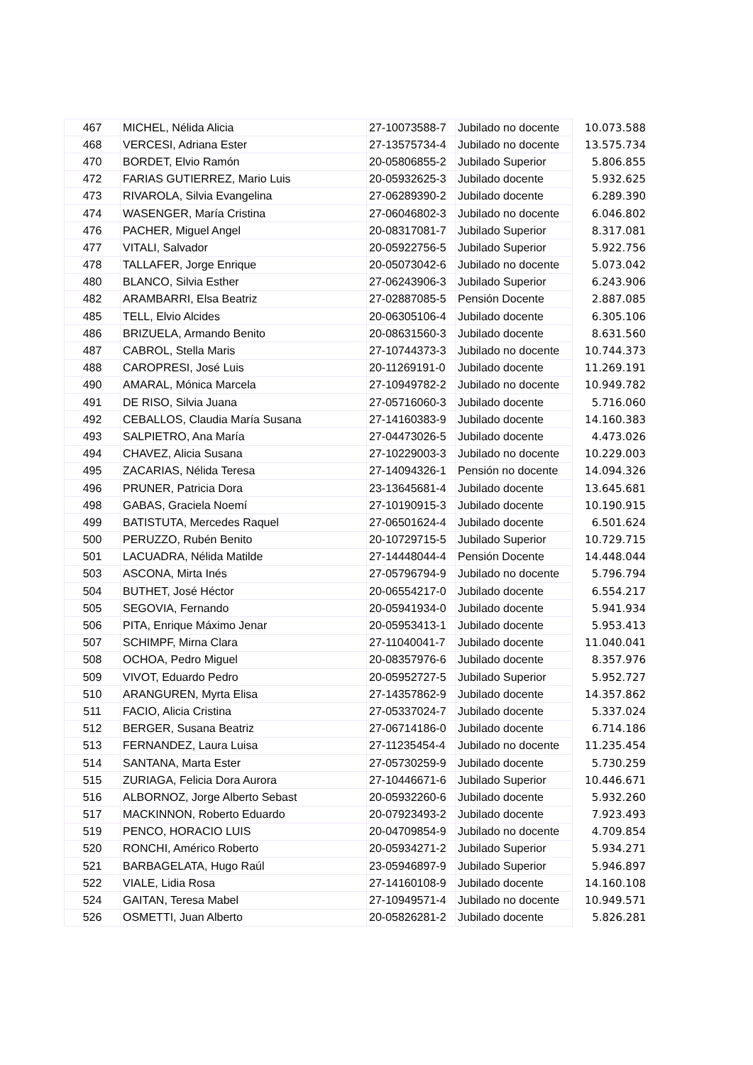| 467 | MICHEL, Nélida Alicia | 27-10073588-7 | Jubilado no docente | 10.073.588 |
| 468 | VERCESI, Adriana Ester | 27-13575734-4 | Jubilado no docente | 13.575.734 |
| 470 | BORDET, Elvio Ramón | 20-05806855-2 | Jubilado Superior | 5.806.855 |
| 472 | FARIAS GUTIERREZ, Mario Luis | 20-05932625-3 | Jubilado docente | 5.932.625 |
| 473 | RIVAROLA, Silvia Evangelina | 27-06289390-2 | Jubilado docente | 6.289.390 |
| 474 | WASENGER, María Cristina | 27-06046802-3 | Jubilado no docente | 6.046.802 |
| 476 | PACHER, Miguel Angel | 20-08317081-7 | Jubilado Superior | 8.317.081 |
| 477 | VITALI, Salvador | 20-05922756-5 | Jubilado Superior | 5.922.756 |
| 478 | TALLAFER, Jorge Enrique | 20-05073042-6 | Jubilado no docente | 5.073.042 |
| 480 | BLANCO, Silvia Esther | 27-06243906-3 | Jubilado Superior | 6.243.906 |
| 482 | ARAMBARRI, Elsa Beatriz | 27-02887085-5 | Pensión Docente | 2.887.085 |
| 485 | TELL, Elvio Alcides | 20-06305106-4 | Jubilado docente | 6.305.106 |
| 486 | BRIZUELA, Armando Benito | 20-08631560-3 | Jubilado docente | 8.631.560 |
| 487 | CABROL, Stella Maris | 27-10744373-3 | Jubilado no docente | 10.744.373 |
| 488 | CAROPRESI, José Luis | 20-11269191-0 | Jubilado docente | 11.269.191 |
| 490 | AMARAL, Mónica Marcela | 27-10949782-2 | Jubilado no docente | 10.949.782 |
| 491 | DE RISO, Silvia Juana | 27-05716060-3 | Jubilado docente | 5.716.060 |
| 492 | CEBALLOS, Claudia María Susana | 27-14160383-9 | Jubilado docente | 14.160.383 |
| 493 | SALPIETRO, Ana María | 27-04473026-5 | Jubilado docente | 4.473.026 |
| 494 | CHAVEZ, Alicia Susana | 27-10229003-3 | Jubilado no docente | 10.229.003 |
| 495 | ZACARIAS, Nélida Teresa | 27-14094326-1 | Pensión no docente | 14.094.326 |
| 496 | PRUNER, Patricia Dora | 23-13645681-4 | Jubilado docente | 13.645.681 |
| 498 | GABAS, Graciela Noemí | 27-10190915-3 | Jubilado docente | 10.190.915 |
| 499 | BATISTUTA, Mercedes Raquel | 27-06501624-4 | Jubilado docente | 6.501.624 |
| 500 | PERUZZO, Rubén Benito | 20-10729715-5 | Jubilado Superior | 10.729.715 |
| 501 | LACUADRA, Nélida Matilde | 27-14448044-4 | Pensión Docente | 14.448.044 |
| 503 | ASCONA, Mirta Inés | 27-05796794-9 | Jubilado no docente | 5.796.794 |
| 504 | BUTHET, José Héctor | 20-06554217-0 | Jubilado docente | 6.554.217 |
| 505 | SEGOVIA, Fernando | 20-05941934-0 | Jubilado docente | 5.941.934 |
| 506 | PITA, Enrique Máximo Jenar | 20-05953413-1 | Jubilado docente | 5.953.413 |
| 507 | SCHIMPF, Mirna Clara | 27-11040041-7 | Jubilado docente | 11.040.041 |
| 508 | OCHOA, Pedro Miguel | 20-08357976-6 | Jubilado docente | 8.357.976 |
| 509 | VIVOT, Eduardo Pedro | 20-05952727-5 | Jubilado Superior | 5.952.727 |
| 510 | ARANGUREN, Myrta Elisa | 27-14357862-9 | Jubilado docente | 14.357.862 |
| 511 | FACIO, Alicia Cristina | 27-05337024-7 | Jubilado docente | 5.337.024 |
| 512 | BERGER, Susana Beatriz | 27-06714186-0 | Jubilado docente | 6.714.186 |
| 513 | FERNANDEZ, Laura Luisa | 27-11235454-4 | Jubilado no docente | 11.235.454 |
| 514 | SANTANA, Marta Ester | 27-05730259-9 | Jubilado docente | 5.730.259 |
| 515 | ZURIAGA, Felicia Dora Aurora | 27-10446671-6 | Jubilado Superior | 10.446.671 |
| 516 | ALBORNOZ, Jorge Alberto Sebast | 20-05932260-6 | Jubilado docente | 5.932.260 |
| 517 | MACKINNON, Roberto Eduardo | 20-07923493-2 | Jubilado docente | 7.923.493 |
| 519 | PENCO, HORACIO LUIS | 20-04709854-9 | Jubilado no docente | 4.709.854 |
| 520 | RONCHI, Américo Roberto | 20-05934271-2 | Jubilado Superior | 5.934.271 |
| 521 | BARBAGELATA, Hugo Raúl | 23-05946897-9 | Jubilado Superior | 5.946.897 |
| 522 | VIALE, Lidia Rosa | 27-14160108-9 | Jubilado docente | 14.160.108 |
| 524 | GAITAN, Teresa Mabel | 27-10949571-4 | Jubilado no docente | 10.949.571 |
| 526 | OSMETTI, Juan Alberto | 20-05826281-2 | Jubilado docente | 5.826.281 |